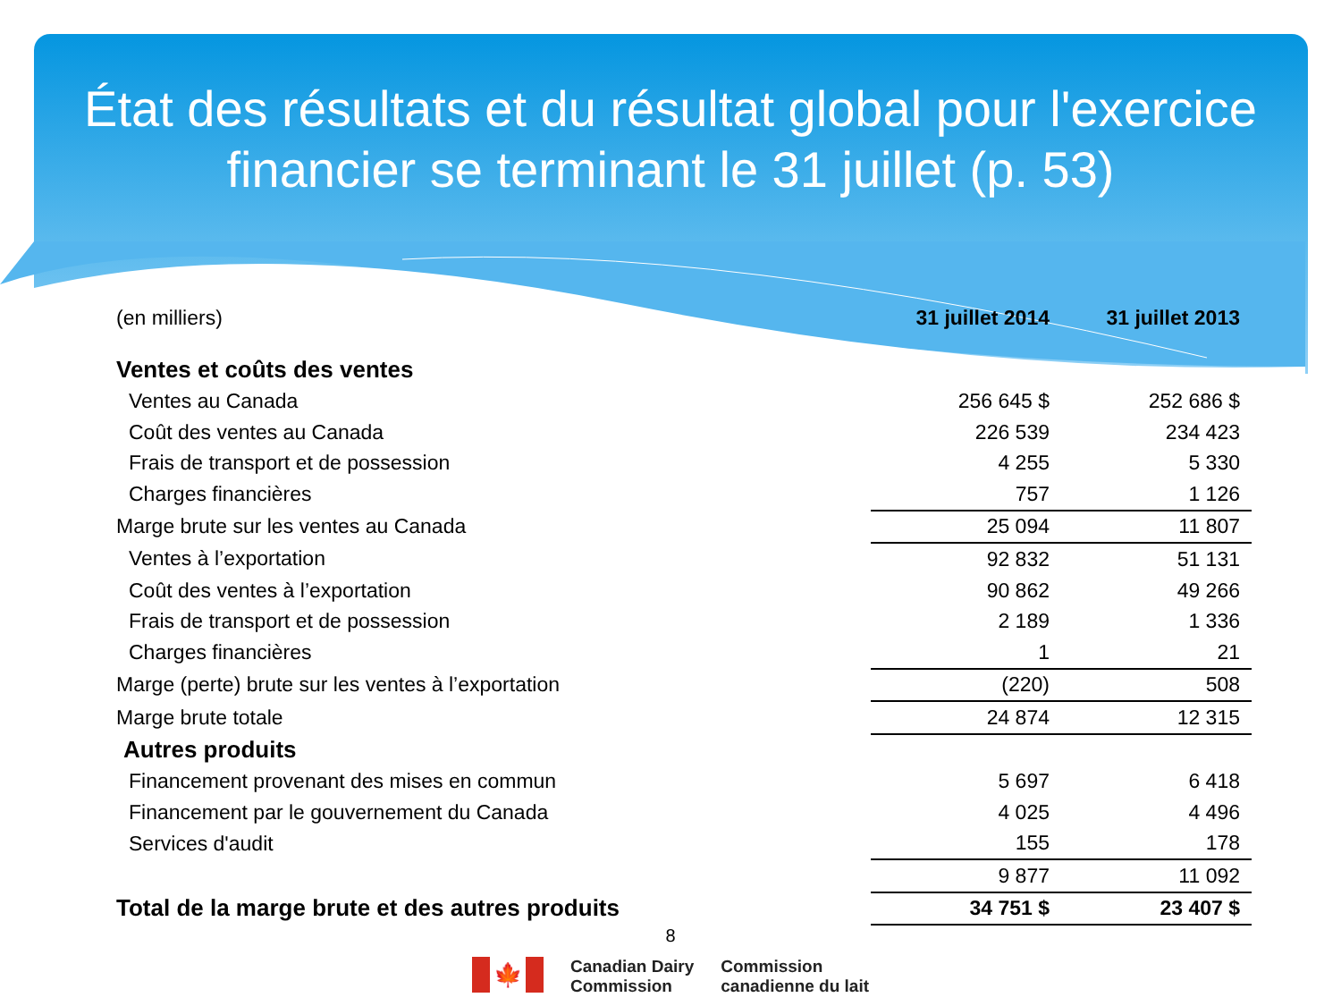État des résultats et du résultat global pour l'exercice financier se terminant le 31 juillet (p. 53)
| (en milliers) | 31 juillet 2014 | 31 juillet 2013 |
| Ventes et coûts des ventes | | |
| Ventes au Canada | 256 645 $ | 252 686 $ |
| Coût des ventes au Canada | 226 539 | 234 423 |
| Frais de transport et de possession | 4 255 | 5 330 |
| Charges financières | 757 | 1 126 |
| Marge brute sur les ventes au Canada | 25 094 | 11 807 |
| Ventes à l’exportation | 92 832 | 51 131 |
| Coût des ventes à l’exportation | 90 862 | 49 266 |
| Frais de transport et de possession | 2 189 | 1 336 |
| Charges financières | 1 | 21 |
| Marge (perte) brute sur les ventes à l’exportation | (220) | 508 |
| Marge brute totale | 24 874 | 12 315 |
| Autres produits | | |
| Financement provenant des mises en commun | 5 697 | 6 418 |
| Financement par le gouvernement du Canada | 4 025 | 4 496 |
| Services d'audit | 155 | 178 |
| | 9 877 | 11 092 |
| Total de la marge brute et des autres produits | 34 751 $ | 23 407 $ |
8
🍁
Canadian Dairy
Commission
Commission
canadienne du lait